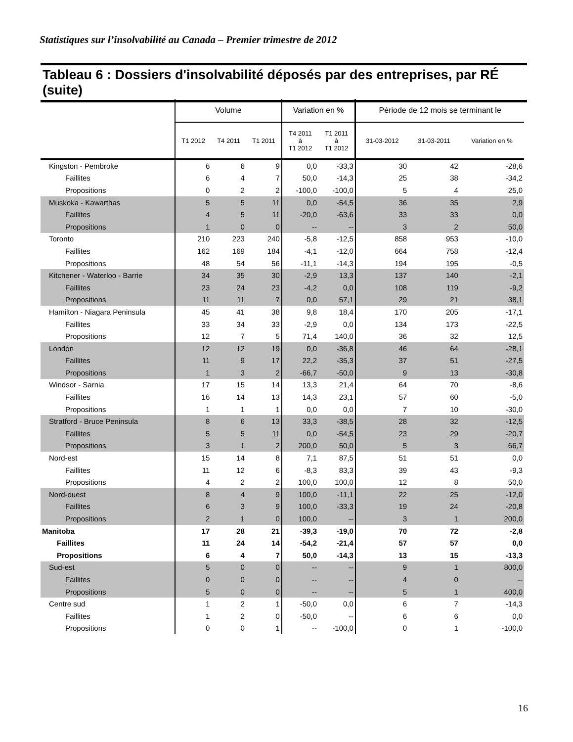Statistiques sur l’insolvabilité au Canada – Premier trimestre de 2012
Tableau 6 : Dossiers d'insolvabilité déposés par des entreprises, par RÉ (suite)
| | Volume | | | Variation en % | | Période de 12 mois se terminant le | | |
| --- | --- | --- | --- | --- | --- | --- | --- | --- |
| | T1 2012 | T4 2011 | T1 2011 | T4 2011 à T1 2012 | T1 2011 à T1 2012 | 31-03-2012 | 31-03-2011 | Variation en % |
| Kingston - Pembroke | 6 | 6 | 9 | 0,0 | -33,3 | 30 | 42 | -28,6 |
| Faillites | 6 | 4 | 7 | 50,0 | -14,3 | 25 | 38 | -34,2 |
| Propositions | 0 | 2 | 2 | -100,0 | -100,0 | 5 | 4 | 25,0 |
| Muskoka - Kawarthas | 5 | 5 | 11 | 0,0 | -54,5 | 36 | 35 | 2,9 |
| Faillites | 4 | 5 | 11 | -20,0 | -63,6 | 33 | 33 | 0,0 |
| Propositions | 1 | 0 | 0 | -- | -- | 3 | 2 | 50,0 |
| Toronto | 210 | 223 | 240 | -5,8 | -12,5 | 858 | 953 | -10,0 |
| Faillites | 162 | 169 | 184 | -4,1 | -12,0 | 664 | 758 | -12,4 |
| Propositions | 48 | 54 | 56 | -11,1 | -14,3 | 194 | 195 | -0,5 |
| Kitchener - Waterloo - Barrie | 34 | 35 | 30 | -2,9 | 13,3 | 137 | 140 | -2,1 |
| Faillites | 23 | 24 | 23 | -4,2 | 0,0 | 108 | 119 | -9,2 |
| Propositions | 11 | 11 | 7 | 0,0 | 57,1 | 29 | 21 | 38,1 |
| Hamilton - Niagara Peninsula | 45 | 41 | 38 | 9,8 | 18,4 | 170 | 205 | -17,1 |
| Faillites | 33 | 34 | 33 | -2,9 | 0,0 | 134 | 173 | -22,5 |
| Propositions | 12 | 7 | 5 | 71,4 | 140,0 | 36 | 32 | 12,5 |
| London | 12 | 12 | 19 | 0,0 | -36,8 | 46 | 64 | -28,1 |
| Faillites | 11 | 9 | 17 | 22,2 | -35,3 | 37 | 51 | -27,5 |
| Propositions | 1 | 3 | 2 | -66,7 | -50,0 | 9 | 13 | -30,8 |
| Windsor - Sarnia | 17 | 15 | 14 | 13,3 | 21,4 | 64 | 70 | -8,6 |
| Faillites | 16 | 14 | 13 | 14,3 | 23,1 | 57 | 60 | -5,0 |
| Propositions | 1 | 1 | 1 | 0,0 | 0,0 | 7 | 10 | -30,0 |
| Stratford - Bruce Peninsula | 8 | 6 | 13 | 33,3 | -38,5 | 28 | 32 | -12,5 |
| Faillites | 5 | 5 | 11 | 0,0 | -54,5 | 23 | 29 | -20,7 |
| Propositions | 3 | 1 | 2 | 200,0 | 50,0 | 5 | 3 | 66,7 |
| Nord-est | 15 | 14 | 8 | 7,1 | 87,5 | 51 | 51 | 0,0 |
| Faillites | 11 | 12 | 6 | -8,3 | 83,3 | 39 | 43 | -9,3 |
| Propositions | 4 | 2 | 2 | 100,0 | 100,0 | 12 | 8 | 50,0 |
| Nord-ouest | 8 | 4 | 9 | 100,0 | -11,1 | 22 | 25 | -12,0 |
| Faillites | 6 | 3 | 9 | 100,0 | -33,3 | 19 | 24 | -20,8 |
| Propositions | 2 | 1 | 0 | 100,0 | -- | 3 | 1 | 200,0 |
| Manitoba | 17 | 28 | 21 | -39,3 | -19,0 | 70 | 72 | -2,8 |
| Faillites | 11 | 24 | 14 | -54,2 | -21,4 | 57 | 57 | 0,0 |
| Propositions | 6 | 4 | 7 | 50,0 | -14,3 | 13 | 15 | -13,3 |
| Sud-est | 5 | 0 | 0 | -- | -- | 9 | 1 | 800,0 |
| Faillites | 0 | 0 | 0 | -- | -- | 4 | 0 | -- |
| Propositions | 5 | 0 | 0 | -- | -- | 5 | 1 | 400,0 |
| Centre sud | 1 | 2 | 1 | -50,0 | 0,0 | 6 | 7 | -14,3 |
| Faillites | 1 | 2 | 0 | -50,0 | -- | 6 | 6 | 0,0 |
| Propositions | 0 | 0 | 1 | -- | -100,0 | 0 | 1 | -100,0 |
16